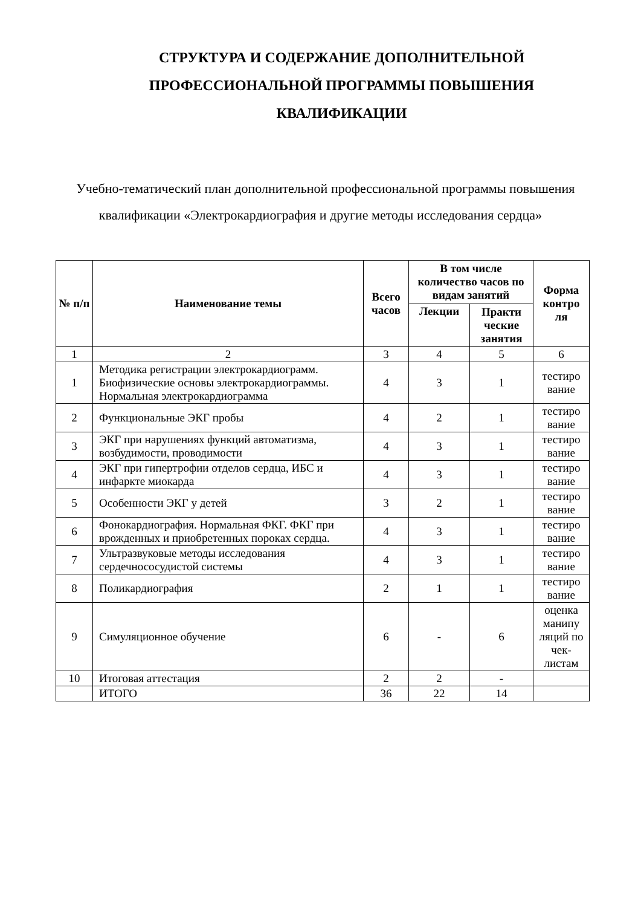СТРУКТУРА И СОДЕРЖАНИЕ ДОПОЛНИТЕЛЬНОЙ ПРОФЕССИОНАЛЬНОЙ ПРОГРАММЫ ПОВЫШЕНИЯ КВАЛИФИКАЦИИ
Учебно-тематический план дополнительной профессиональной программы повышения квалификации «Электрокардиография и другие методы исследования сердца»
| № п/п | Наименование темы | Всего часов | В том числе количество часов по видам занятий | | Форма контро ля |
| --- | --- | --- | --- | --- | --- |
| | | | Лекции | Практи ческие занятия | |
| 1 | 2 | 3 | 4 | 5 | 6 |
| 1 | Методика регистрации электрокардиограмм. Биофизические основы электрокардиограммы. Нормальная электрокардиограмма | 4 | 3 | 1 | тестиро вание |
| 2 | Функциональные ЭКГ пробы | 4 | 2 | 1 | тестиро вание |
| 3 | ЭКГ при нарушениях функций автоматизма, возбудимости, проводимости | 4 | 3 | 1 | тестиро вание |
| 4 | ЭКГ при гипертрофии отделов сердца, ИБС и инфаркте миокарда | 4 | 3 | 1 | тестиро вание |
| 5 | Особенности ЭКГ у детей | 3 | 2 | 1 | тестиро вание |
| 6 | Фонокардиография. Нормальная ФКГ. ФКГ при врожденных и приобретенных пороках сердца. | 4 | 3 | 1 | тестиро вание |
| 7 | Ультразвуковые методы исследования сердечнососудистой системы | 4 | 3 | 1 | тестиро вание |
| 8 | Поликардиография | 2 | 1 | 1 | тестиро вание |
| 9 | Симуляционное обучение | 6 | - | 6 | оценка манипу ляций по чек-листам |
| 10 | Итоговая аттестация | 2 | 2 | - | |
| | ИТОГО | 36 | 22 | 14 | |